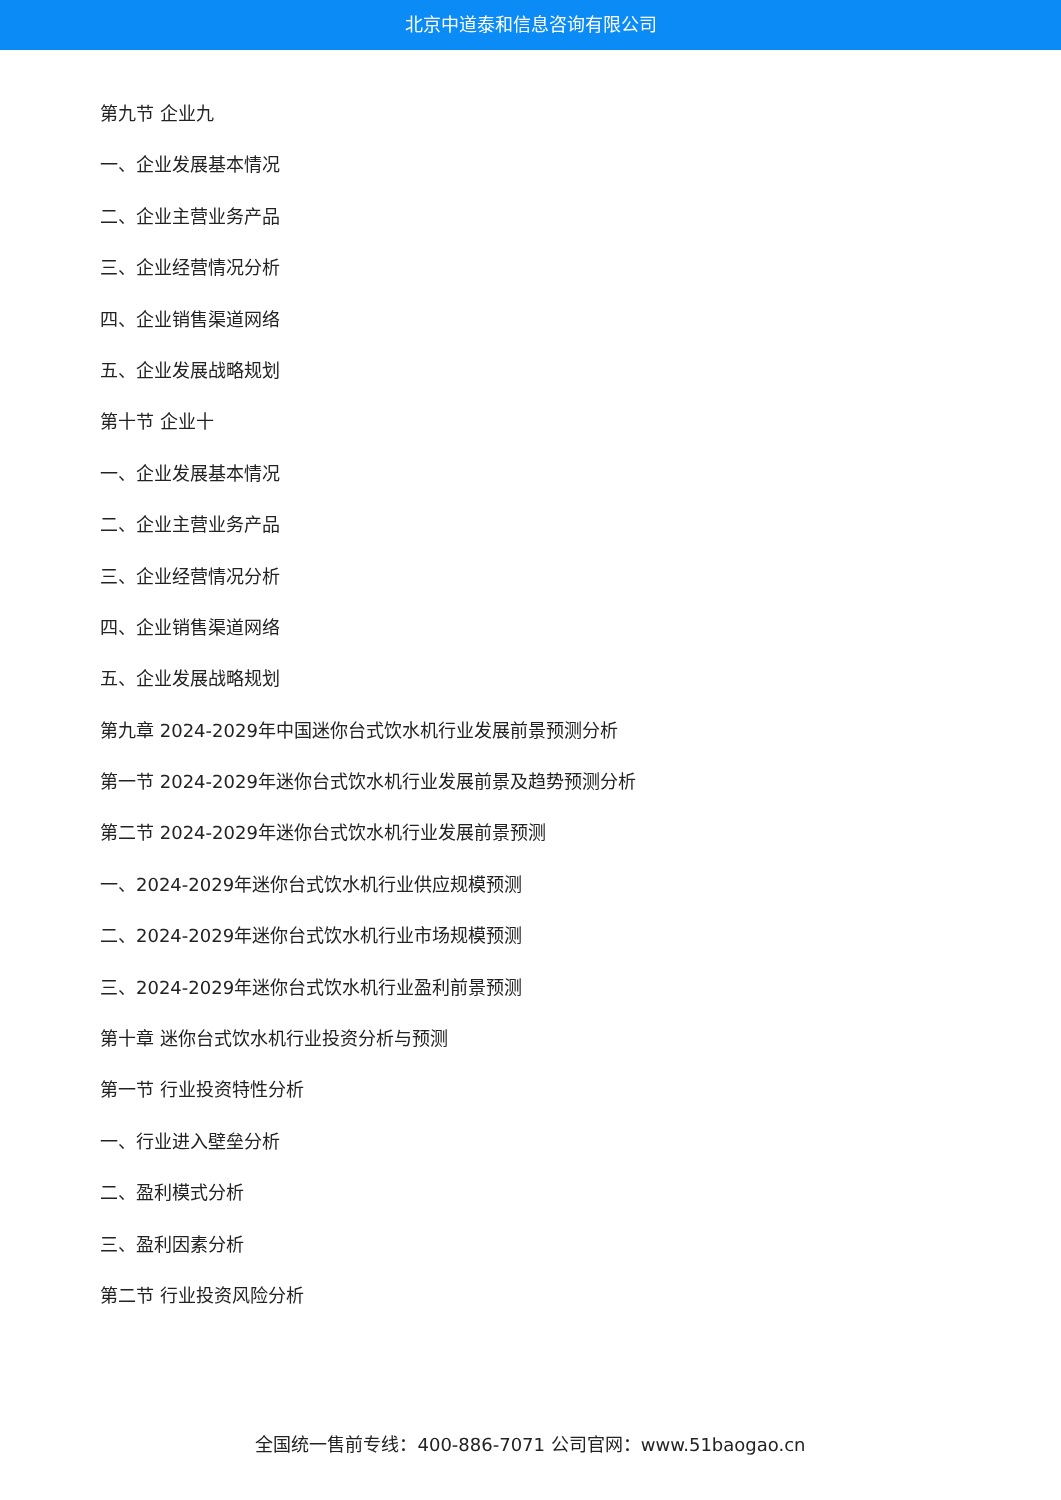北京中道泰和信息咨询有限公司
第九节 企业九
一、企业发展基本情况
二、企业主营业务产品
三、企业经营情况分析
四、企业销售渠道网络
五、企业发展战略规划
第十节 企业十
一、企业发展基本情况
二、企业主营业务产品
三、企业经营情况分析
四、企业销售渠道网络
五、企业发展战略规划
第九章 2024-2029年中国迷你台式饮水机行业发展前景预测分析
第一节 2024-2029年迷你台式饮水机行业发展前景及趋势预测分析
第二节 2024-2029年迷你台式饮水机行业发展前景预测
一、2024-2029年迷你台式饮水机行业供应规模预测
二、2024-2029年迷你台式饮水机行业市场规模预测
三、2024-2029年迷你台式饮水机行业盈利前景预测
第十章 迷你台式饮水机行业投资分析与预测
第一节 行业投资特性分析
一、行业进入壁垒分析
二、盈利模式分析
三、盈利因素分析
第二节 行业投资风险分析
全国统一售前专线：400-886-7071 公司官网：www.51baogao.cn